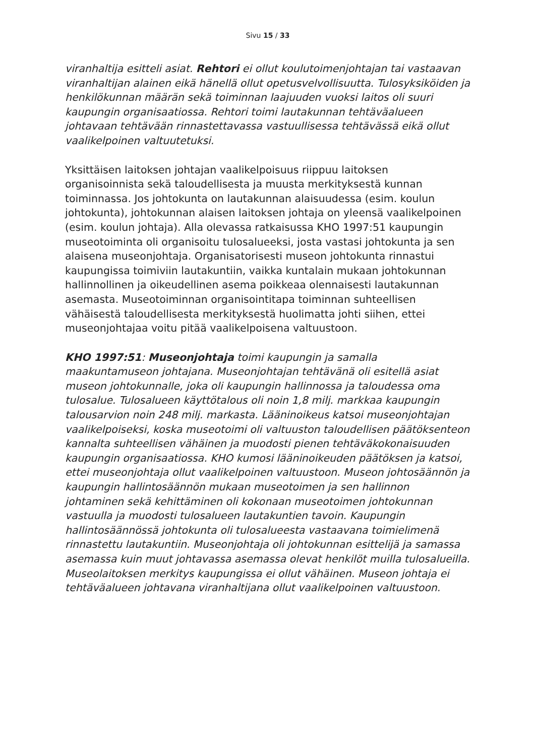Sivu 15 / 33
viranhaltija esitteli asiat. Rehtori ei ollut koulutoimenjohtajan tai vastaavan viranhaltijan alainen eikä hänellä ollut opetusvelvollisuutta. Tulosyksiköiden ja henkilökunnan määrän sekä toiminnan laajuuden vuoksi laitos oli suuri kaupungin organisaatiossa. Rehtori toimi lautakunnan tehtäväalueen johtavaan tehtävään rinnastettavassa vastuullisessa tehtävässä eikä ollut vaalikelpoinen valtuutetuksi.
Yksittäisen laitoksen johtajan vaalikelpoisuus riippuu laitoksen organisoinnista sekä taloudellisesta ja muusta merkityksestä kunnan toiminnassa. Jos johtokunta on lautakunnan alaisuudessa (esim. koulun johtokunta), johtokunnan alaisen laitoksen johtaja on yleensä vaalikelpoinen (esim. koulun johtaja). Alla olevassa ratkaisussa KHO 1997:51 kaupungin museotoiminta oli organisoitu tulosalueeksi, josta vastasi johtokunta ja sen alaisena museonjohtaja. Organisatorisesti museon johtokunta rinnastui kaupungissa toimiviin lautakuntiin, vaikka kuntalain mukaan johtokunnan hallinnollinen ja oikeudellinen asema poikkeaa olennaisesti lautakunnan asemasta. Museotoiminnan organisointitapa toiminnan suhteellisen vähäisestä taloudellisesta merkityksestä huolimatta johti siihen, ettei museonjohtajaa voitu pitää vaalikelpoisena valtuustoon.
KHO 1997:51: Museonjohtaja toimi kaupungin ja samalla maakuntamuseon johtajana. Museonjohtajan tehtävänä oli esitellä asiat museon johtokunnalle, joka oli kaupungin hallinnossa ja taloudessa oma tulosalue. Tulosalueen käyttötalous oli noin 1,8 milj. markkaa kaupungin talousarvion noin 248 milj. markasta. Lääninoikeus katsoi museonjohtajan vaalikelpoiseksi, koska museotoimi oli valtuuston taloudellisen päätöksenteon kannalta suhteellisen vähäinen ja muodosti pienen tehtäväkokonaisuuden kaupungin organisaatiossa. KHO kumosi lääninoikeuden päätöksen ja katsoi, ettei museonjohtaja ollut vaalikelpoinen valtuustoon. Museon johtosäännön ja kaupungin hallintosäännön mukaan museotoimen ja sen hallinnon johtaminen sekä kehittäminen oli kokonaan museotoimen johtokunnan vastuulla ja muodosti tulosalueen lautakuntien tavoin. Kaupungin hallintosäännössä johtokunta oli tulosalueesta vastaavana toimielimenä rinnastettu lautakuntiin. Museonjohtaja oli johtokunnan esittelijä ja samassa asemassa kuin muut johtavassa asemassa olevat henkilöt muilla tulosalueilla. Museolaitoksen merkitys kaupungissa ei ollut vähäinen. Museon johtaja ei tehtäväalueen johtavana viranhaltijana ollut vaalikelpoinen valtuustoon.